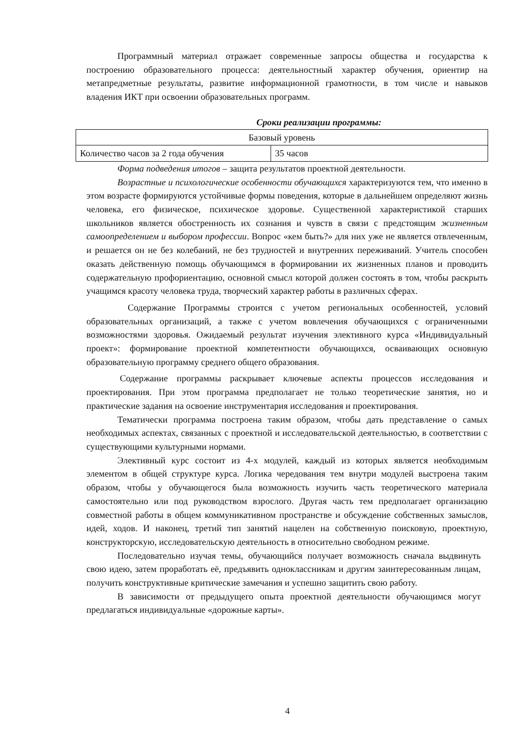Программный материал отражает современные запросы общества и государства к построению образовательного процесса: деятельностный характер обучения, ориентир на метапредметные результаты, развитие информационной грамотности, в том числе и навыков владения ИКТ при освоении образовательных программ.
Сроки реализации программы:
| Базовый уровень | |
| Количество часов за 2 года обучения | 35 часов |
Форма подведения итогов – защита результатов проектной деятельности.
Возрастные и психологические особенности обучающихся характеризуются тем, что именно в этом возрасте формируются устойчивые формы поведения, которые в дальнейшем определяют жизнь человека, его физическое, психическое здоровье. Существенной характеристикой старших школьников является обостренность их сознания и чувств в связи с предстоящим жизненным самоопределением и выбором профессии. Вопрос «кем быть?» для них уже не является отвлеченным, и решается он не без колебаний, не без трудностей и внутренних переживаний. Учитель способен оказать действенную помощь обучающимся в формировании их жизненных планов и проводить содержательную профориентацию, основной смысл которой должен состоять в том, чтобы раскрыть учащимся красоту человека труда, творческий характер работы в различных сферах.
Содержание Программы строится с учетом региональных особенностей, условий образовательных организаций, а также с учетом вовлечения обучающихся с ограниченными возможностями здоровья. Ожидаемый результат изучения элективного курса «Индивидуальный проект»: формирование проектной компетентности обучающихся, осваивающих основную образовательную программу среднего общего образования.
Содержание программы раскрывает ключевые аспекты процессов исследования и проектирования. При этом программа предполагает не только теоретические занятия, но и практические задания на освоение инструментария исследования и проектирования.
Тематически программа построена таким образом, чтобы дать представление о самых необходимых аспектах, связанных с проектной и исследовательской деятельностью, в соответствии с существующими культурными нормами.
Элективный курс состоит из 4-х модулей, каждый из которых является необходимым элементом в общей структуре курса. Логика чередования тем внутри модулей выстроена таким образом, чтобы у обучающегося была возможность изучить часть теоретического материала самостоятельно или под руководством взрослого. Другая часть тем предполагает организацию совместной работы в общем коммуникативном пространстве и обсуждение собственных замыслов, идей, ходов. И наконец, третий тип занятий нацелен на собственную поисковую, проектную, конструкторскую, исследовательскую деятельность в относительно свободном режиме.
Последовательно изучая темы, обучающийся получает возможность сначала выдвинуть свою идею, затем проработать её, предъявить одноклассникам и другим заинтересованным лицам, получить конструктивные критические замечания и успешно защитить свою работу.
В зависимости от предыдущего опыта проектной деятельности обучающимся могут предлагаться индивидуальные «дорожные карты».
4